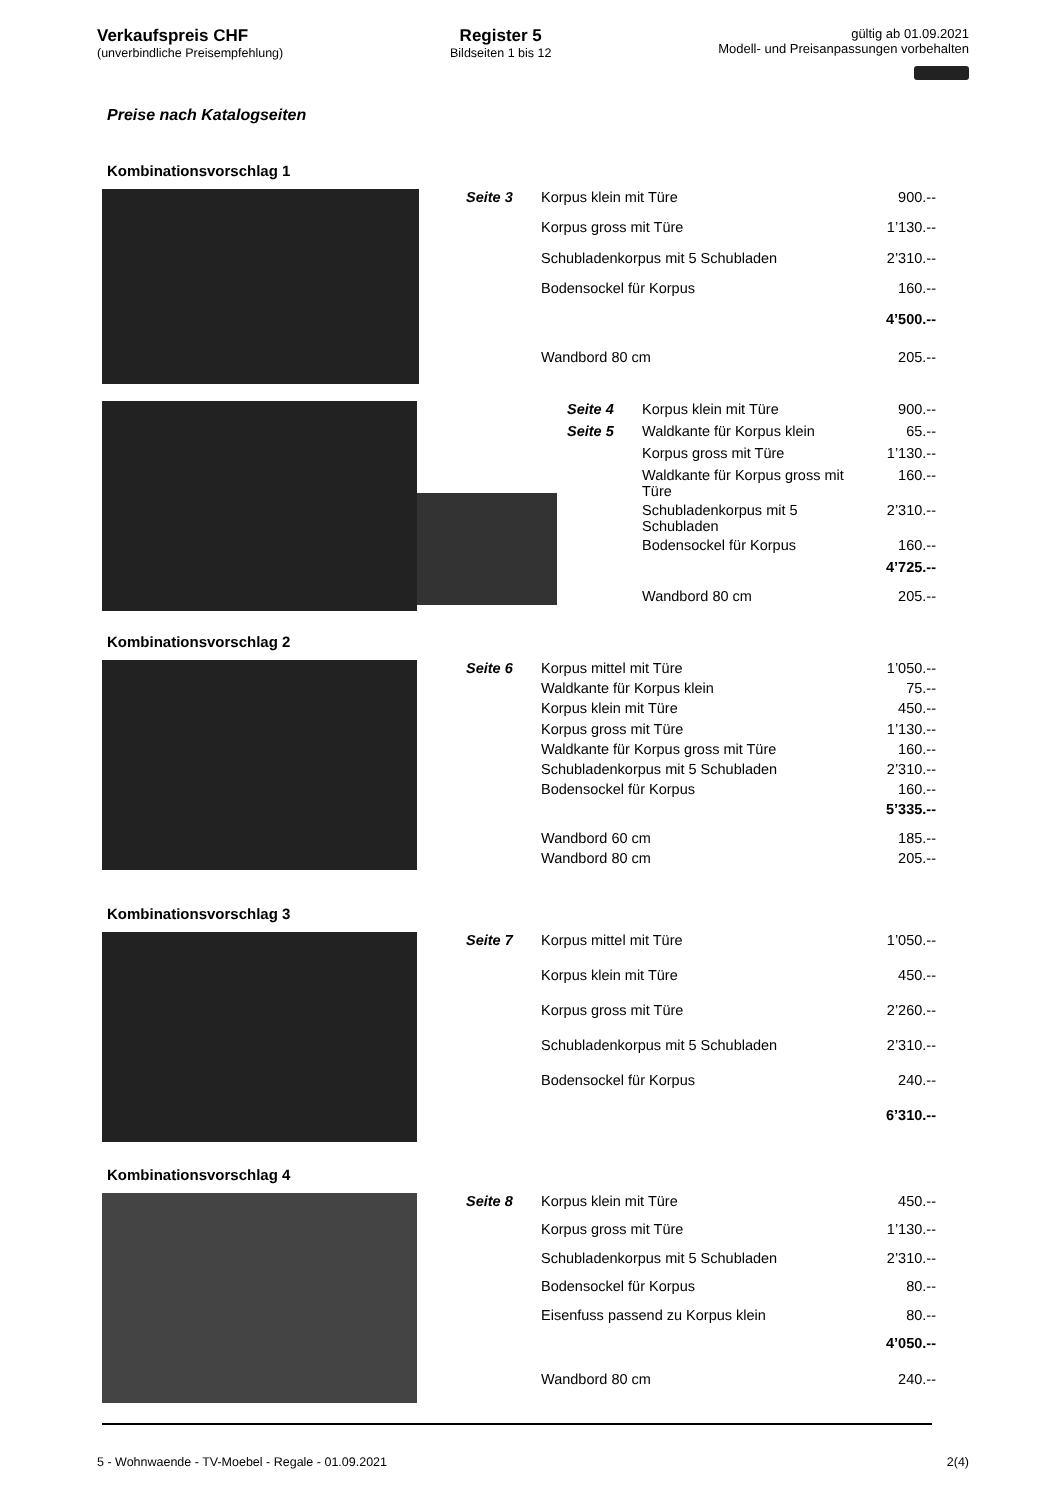Verkaufspreis CHF
(unverbindliche Preisempfehlung)
Register 5
Bildseiten 1 bis 12
gültig ab 01.09.2021
Modell- und Preisanpassungen vorbehalten
Preise nach Katalogseiten
Kombinationsvorschlag 1
| Seite 3 | Korpus klein mit Türe | 900.-- |
| | Korpus gross mit Türe | 1’130.-- |
| | Schubladenkorpus mit 5 Schubladen | 2’310.-- |
| | Bodensockel für Korpus | 160.-- |
| | | 4’500.-- |
| | Wandbord 80 cm | 205.-- |
| Seite 4 | Korpus klein mit Türe | 900.-- |
| Seite 5 | Waldkante für Korpus klein | 65.-- |
| | Korpus gross mit Türe | 1’130.-- |
| | Waldkante für Korpus gross mit Türe | 160.-- |
| | Schubladenkorpus mit 5 Schubladen | 2’310.-- |
| | Bodensockel für Korpus | 160.-- |
| | | 4’725.-- |
| | Wandbord 80 cm | 205.-- |
Kombinationsvorschlag 2
| Seite 6 | Korpus mittel mit Türe | 1’050.-- |
| | Waldkante für Korpus klein | 75.-- |
| | Korpus klein mit Türe | 450.-- |
| | Korpus gross mit Türe | 1’130.-- |
| | Waldkante für Korpus gross mit Türe | 160.-- |
| | Schubladenkorpus mit 5 Schubladen | 2’310.-- |
| | Bodensockel für Korpus | 160.-- |
| | | 5’335.-- |
| | Wandbord 60 cm | 185.-- |
| | Wandbord 80 cm | 205.-- |
Kombinationsvorschlag 3
| Seite 7 | Korpus mittel mit Türe | 1’050.-- |
| | Korpus klein mit Türe | 450.-- |
| | Korpus gross mit Türe | 2’260.-- |
| | Schubladenkorpus mit 5 Schubladen | 2’310.-- |
| | Bodensockel für Korpus | 240.-- |
| | | 6’310.-- |
Kombinationsvorschlag 4
| Seite 8 | Korpus klein mit Türe | 450.-- |
| | Korpus gross mit Türe | 1’130.-- |
| | Schubladenkorpus mit 5 Schubladen | 2’310.-- |
| | Bodensockel für Korpus | 80.-- |
| | Eisenfuss passend zu Korpus klein | 80.-- |
| | | 4’050.-- |
| | Wandbord 80 cm | 240.-- |
5 - Wohnwaende - TV-Moebel - Regale - 01.09.2021 2(4)